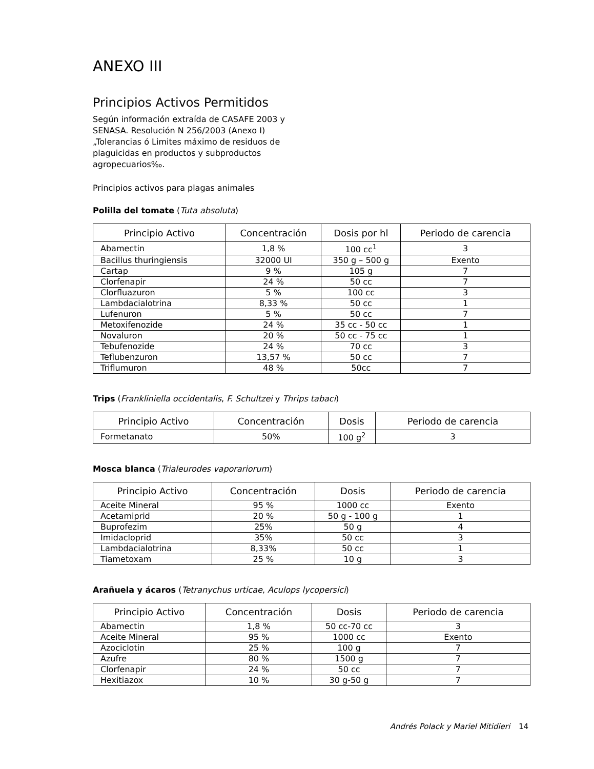ANEXO III
Principios Activos Permitidos
Según información extraída de CASAFE 2003 y SENASA. Resolución N 256/2003 (Anexo I) „Tolerancias ó Limites máximo de residuos de plaguicidas en productos y subproductos agropecuarios‰.
Principios activos para plagas animales
Polilla del tomate (Tuta absoluta)
| Principio Activo | Concentración | Dosis por hl | Periodo de carencia |
| --- | --- | --- | --- |
| Abamectin | 1,8 % | 100 cc<sup>1</sup> | 3 |
| Bacillus thuringiensis | 32000 UI | 350 g – 500 g | Exento |
| Cartap | 9 % | 105 g | 7 |
| Clorfenapir | 24 % | 50 cc | 7 |
| Clorfluazuron | 5 % | 100 cc | 3 |
| Lambdacialotrina | 8,33 % | 50 cc | 1 |
| Lufenuron | 5 % | 50 cc | 7 |
| Metoxifenozide | 24 % | 35 cc - 50 cc | 1 |
| Novaluron | 20 % | 50 cc - 75 cc | 1 |
| Tebufenozide | 24 % | 70 cc | 3 |
| Teflubenzuron | 13,57 % | 50 cc | 7 |
| Triflumuron | 48 % | 50cc | 7 |
Trips (Frankliniella occidentalis, F. Schultzei y Thrips tabaci)
| Principio Activo | Concentración | Dosis | Periodo de carencia |
| --- | --- | --- | --- |
| Formetanato | 50% | 100 g<sup>2</sup> | 3 |
Mosca blanca (Trialeurodes vaporariorum)
| Principio Activo | Concentración | Dosis | Periodo de carencia |
| --- | --- | --- | --- |
| Aceite Mineral | 95 % | 1000 cc | Exento |
| Acetamiprid | 20 % | 50 g - 100 g | 1 |
| Buprofezim | 25% | 50 g | 4 |
| Imidacloprid | 35% | 50 cc | 3 |
| Lambdacialotrina | 8,33% | 50 cc | 1 |
| Tiametoxam | 25 % | 10 g | 3 |
Arañuela y ácaros (Tetranychus urticae, Aculops lycopersici)
| Principio Activo | Concentración | Dosis | Periodo de carencia |
| --- | --- | --- | --- |
| Abamectin | 1,8 % | 50 cc-70 cc | 3 |
| Aceite Mineral | 95 % | 1000 cc | Exento |
| Azociclotin | 25 % | 100 g | 7 |
| Azufre | 80 % | 1500 g | 7 |
| Clorfenapir | 24 % | 50 cc | 7 |
| Hexitiazox | 10 % | 30 g-50 g | 7 |
Andrés Polack y Mariel Mitidieri 14